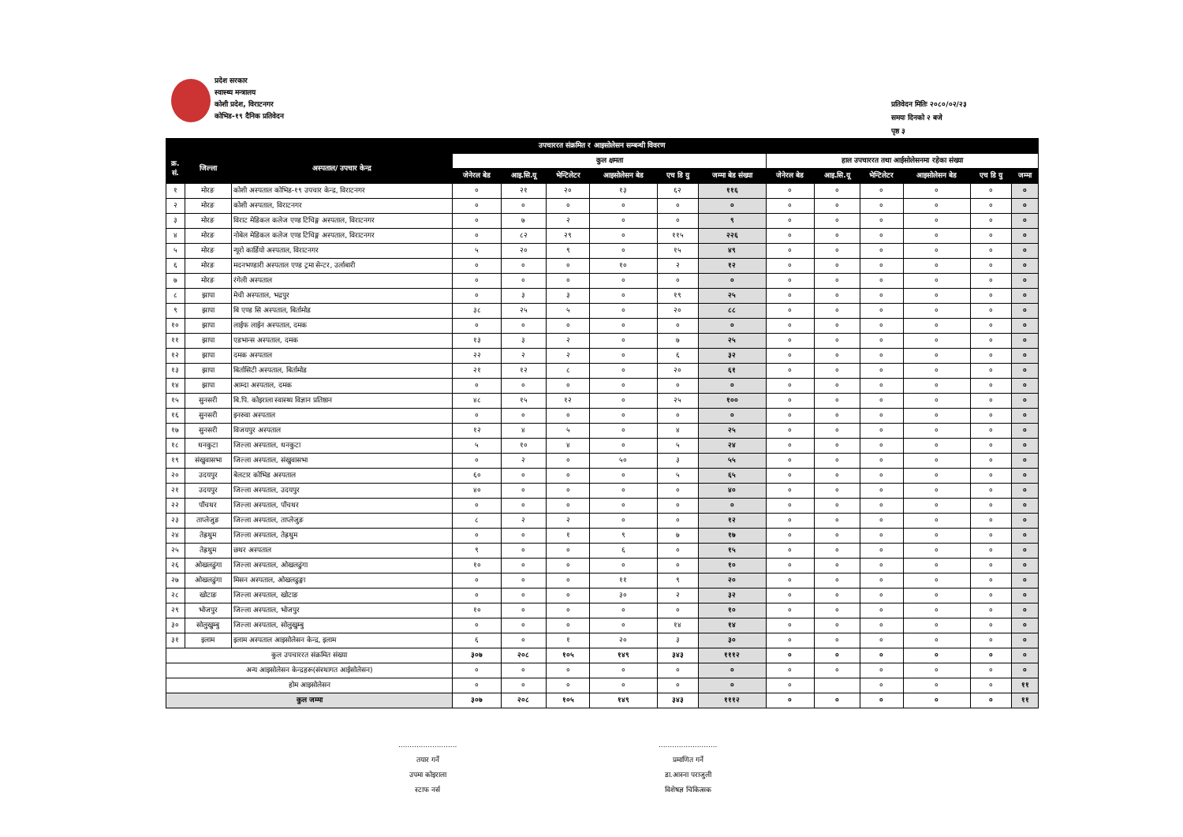प्रदेश सरकार
स्वास्थ्य मन्त्रालय
कोशी प्रदेश, विराटनगर
कोभिड-१९ दैनिक प्रतिवेदन
प्रतिवेदन मितिः २०८०/०२/२३
समयः दिनको २ बजे
पृष्ठ ३
| उपचाररत संक्रमित र आइसोलेसन सम्बन्धी विवरण | | | | | | | | | | | | | | |
| --- | --- | --- | --- | --- | --- | --- | --- | --- | --- | --- | --- | --- | --- | --- |
| क्र. सं. | जिल्ला | अस्पताल/ उपचार केन्द्र | कुल क्षमता | | | | | | हाल उपचाररत तथा आईसोलेसनमा रहेका संख्या | | | | | |
| | | | जेनेरल बेड | आइ.सि.यू | भेन्टिलेटर | आइसोलेसन बेड | एच डि यु | जम्मा बेड संख्या | जेनेरल बेड | आइ.सि.यू | भेन्टिलेटर | आइसोलेसन बेड | एच डि यु | जम्मा |
| १ | मोरङ | कोशी अस्पताल कोभिड-१९ उपचार केन्द्र, विराटनगर | ० | २१ | २० | १३ | ६२ | ११६ | ० | ० | ० | ० | ० | ० |
| २ | मोरङ | कोशी अस्पताल, विराटनगर | ० | ० | ० | ० | ० | ० | ० | ० | ० | ० | ० | ० |
| ३ | मोरङ | विराट मेडिकल कलेज एण्ड टिचिङ्ग अस्पताल, विराटनगर | ० | ७ | २ | ० | ० | ९ | ० | ० | ० | ० | ० | ० |
| ४ | मोरङ | नोबेल मेडिकल कलेज एण्ड टिचिङ्ग अस्पताल, विराटनगर | ० | ८२ | २९ | ० | ११५ | २२६ | ० | ० | ० | ० | ० | ० |
| ५ | मोरङ | न्यूरो कार्डियो अस्पताल, विराटनगर | ५ | २० | ९ | ० | १५ | ४९ | ० | ० | ० | ० | ० | ० |
| ६ | मोरङ | मदनभण्डारी अस्पताल एण्ड ट्रमा सेन्टर, उर्लाबारी | ० | ० | ० | १० | २ | १२ | ० | ० | ० | ० | ० | ० |
| ७ | मोरङ | रंगेली अस्पताल | ० | ० | ० | ० | ० | ० | ० | ० | ० | ० | ० | ० |
| ८ | झापा | मेची अस्पताल, भद्रपुर | ० | ३ | ३ | ० | १९ | २५ | ० | ० | ० | ० | ० | ० |
| ९ | झापा | बि एण्ड सि अस्पताल, बिर्तामोड | ३८ | २५ | ५ | ० | २० | ८८ | ० | ० | ० | ० | ० | ० |
| १० | झापा | लाईफ लाईन अस्पताल, दमक | ० | ० | ० | ० | ० | ० | ० | ० | ० | ० | ० | ० |
| ११ | झापा | एडभान्स अस्पताल, दमक | १३ | ३ | २ | ० | ७ | २५ | ० | ० | ० | ० | ० | ० |
| १२ | झापा | दमक अस्पताल | २२ | २ | २ | ० | ६ | ३२ | ० | ० | ० | ० | ० | ० |
| १३ | झापा | बिर्तासिटी अस्पताल, बिर्तामोड | २१ | १२ | ८ | ० | २० | ६१ | ० | ० | ० | ० | ० | ० |
| १४ | झापा | आम्दा अस्पताल, दमक | ० | ० | ० | ० | ० | ० | ० | ० | ० | ० | ० | ० |
| १५ | सुनसरी | बि.पि. कोइराला स्वास्थ्य विज्ञान प्रतिष्ठान | ४८ | १५ | १२ | ० | २५ | १०० | ० | ० | ० | ० | ० | ० |
| १६ | सुनसरी | इनरुवा अस्पताल | ० | ० | ० | ० | ० | ० | ० | ० | ० | ० | ० | ० |
| १७ | सुनसरी | विजयपुर अस्पताल | १२ | ४ | ५ | ० | ४ | २५ | ० | ० | ० | ० | ० | ० |
| १८ | धनकुटा | जिल्ला अस्पताल, धनकुटा | ५ | १० | ४ | ० | ५ | २४ | ० | ० | ० | ० | ० | ० |
| १९ | संखुवासभा | जिल्ला अस्पताल, संखुवासभा | ० | २ | ० | ५० | ३ | ५५ | ० | ० | ० | ० | ० | ० |
| २० | उदयपुर | बेलटार कोभिड अस्पताल | ६० | ० | ० | ० | ५ | ६५ | ० | ० | ० | ० | ० | ० |
| २१ | उदयपुर | जिल्ला अस्पताल, उदयपुर | ४० | ० | ० | ० | ० | ४० | ० | ० | ० | ० | ० | ० |
| २२ | पाँचथर | जिल्ला अस्पताल, पाँचथर | ० | ० | ० | ० | ० | ० | ० | ० | ० | ० | ० | ० |
| २३ | ताप्लेजुङ | जिल्ला अस्पताल, ताप्लेजुङ | ८ | २ | २ | ० | ० | १२ | ० | ० | ० | ० | ० | ० |
| २४ | तेह्रथुम | जिल्ला अस्पताल, तेह्रथुम | ० | ० | १ | ९ | ७ | १७ | ० | ० | ० | ० | ० | ० |
| २५ | तेह्रथुम | छथर अस्पताल | ९ | ० | ० | ६ | ० | १५ | ० | ० | ० | ० | ० | ० |
| २६ | ओखलढुंगा | जिल्ला अस्पताल, ओखलढुंगा | १० | ० | ० | ० | ० | १० | ० | ० | ० | ० | ० | ० |
| २७ | ओखलढुंगा | मिसन अस्पताल, ओखलढुङ्गा | ० | ० | ० | ११ | ९ | २० | ० | ० | ० | ० | ० | ० |
| २८ | खोटाङ | जिल्ला अस्पताल, खोटाङ | ० | ० | ० | ३० | २ | ३२ | ० | ० | ० | ० | ० | ० |
| २९ | भोजपुर | जिल्ला अस्पताल, भोजपुर | १० | ० | ० | ० | ० | १० | ० | ० | ० | ० | ० | ० |
| ३० | सोलुखुम्बु | जिल्ला अस्पताल, सोलुखुम्बु | ० | ० | ० | ० | १४ | १४ | ० | ० | ० | ० | ० | ० |
| ३१ | इलाम | इलाम अस्पताल आइसोलेसन केन्द्र, इलाम | ६ | ० | १ | २० | ३ | ३० | ० | ० | ० | ० | ० | ० |
| कुल उपचाररत संक्रमित संख्या | | | ३०७ | २०८ | १०५ | १४९ | ३४३ | १११२ | ० | ० | ० | ० | ० | ० |
| अन्य आइसोलेसन केन्द्रहरू(संस्थागत आईसोलेसन) | | | ० | ० | ० | ० | ० | ० | ० | ० | ० | ० | ० | ० |
| होम आइसोलेसन | | | ० | ० | ० | ० | ० | ० | ० | | ० | ० | ० | ११ |
| कुल जम्मा | | | ३०७ | २०८ | १०५ | १४९ | ३४३ | १११२ | ० | ० | ० | ० | ० | ११ |
..........................
तयार गर्ने
उपमा कोइराला
स्टाफ नर्स
..........................
प्रमाणित गर्ने
डा.आस्ना पराजुली
विशेषज्ञ चिकित्सक